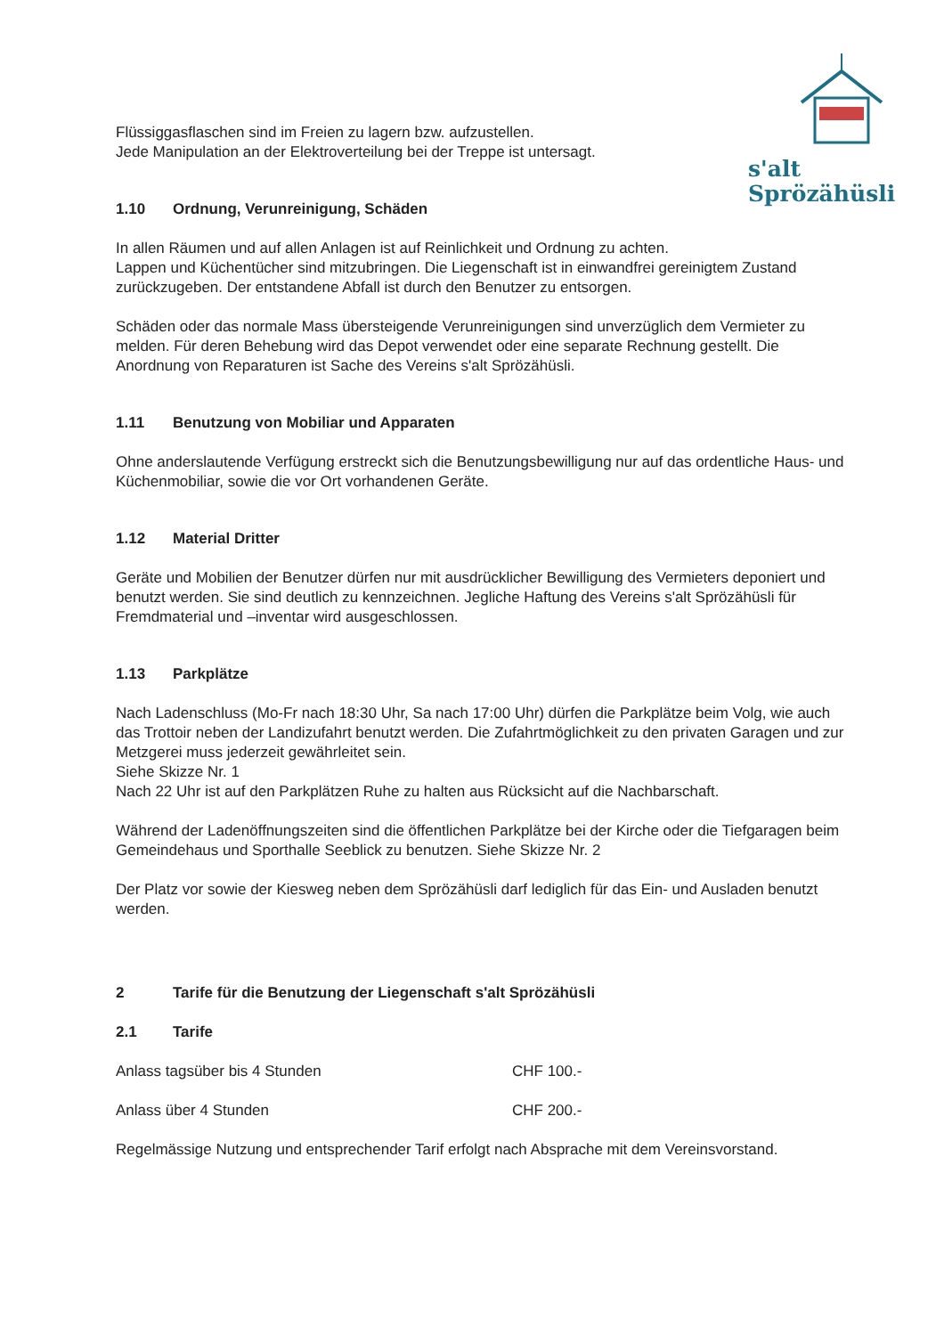s'alt
Sprözähüsli
Flüssiggasflaschen sind im Freien zu lagern bzw. aufzustellen.
Jede Manipulation an der Elektroverteilung bei der Treppe ist untersagt.
1.10 Ordnung, Verunreinigung, Schäden
In allen Räumen und auf allen Anlagen ist auf Reinlichkeit und Ordnung zu achten.
Lappen und Küchentücher sind mitzubringen. Die Liegenschaft ist in einwandfrei gereinigtem Zustand zurückzugeben. Der entstandene Abfall ist durch den Benutzer zu entsorgen.
Schäden oder das normale Mass übersteigende Verunreinigungen sind unverzüglich dem Vermieter zu melden. Für deren Behebung wird das Depot verwendet oder eine separate Rechnung gestellt. Die Anordnung von Reparaturen ist Sache des Vereins s'alt Sprözähüsli.
1.11 Benutzung von Mobiliar und Apparaten
Ohne anderslautende Verfügung erstreckt sich die Benutzungsbewilligung nur auf das ordentliche Haus- und Küchenmobiliar, sowie die vor Ort vorhandenen Geräte.
1.12 Material Dritter
Geräte und Mobilien der Benutzer dürfen nur mit ausdrücklicher Bewilligung des Vermieters deponiert und benutzt werden. Sie sind deutlich zu kennzeichnen. Jegliche Haftung des Vereins s'alt Sprözähüsli für Fremdmaterial und –inventar wird ausgeschlossen.
1.13 Parkplätze
Nach Ladenschluss (Mo-Fr nach 18:30 Uhr, Sa nach 17:00 Uhr) dürfen die Parkplätze beim Volg, wie auch das Trottoir neben der Landizufahrt benutzt werden. Die Zufahrtmöglichkeit zu den privaten Garagen und zur Metzgerei muss jederzeit gewährleitet sein.
Siehe Skizze Nr. 1
Nach 22 Uhr ist auf den Parkplätzen Ruhe zu halten aus Rücksicht auf die Nachbarschaft.
Während der Ladenöffnungszeiten sind die öffentlichen Parkplätze bei der Kirche oder die Tiefgaragen beim Gemeindehaus und Sporthalle Seeblick zu benutzen. Siehe Skizze Nr. 2
Der Platz vor sowie der Kiesweg neben dem Sprözähüsli darf lediglich für das Ein- und Ausladen benutzt werden.
2 Tarife für die Benutzung der Liegenschaft s'alt Sprözähüsli
2.1 Tarife
Anlass tagsüber bis 4 Stunden CHF 100.-
Anlass über 4 Stunden CHF 200.-
Regelmässige Nutzung und entsprechender Tarif erfolgt nach Absprache mit dem Vereinsvorstand.